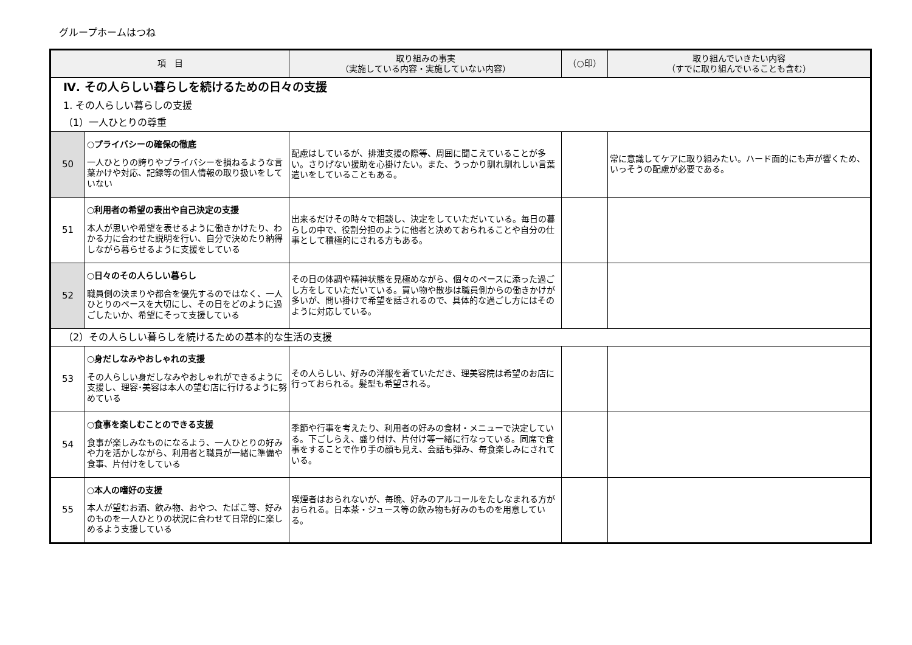グループホームはつね
| 項 目 | | 取り組みの事実 （実施している内容・実施していない内容） | （○印） | 取り組んでいきたい内容 （すでに取り組んでいることも含む） |
| --- | --- | --- | --- | --- |
| Ⅳ. その人らしい暮らしを続けるための日々の支援 | | | | |
| 1. その人らしい暮らしの支援 | | | | |
| （1）一人ひとりの尊重 | | | | |
| 50 | ○プライバシーの確保の徹底 一人ひとりの誇りやプライバシーを損ねるような言葉かけや対応、記録等の個人情報の取り扱いをしていない | 配慮はしているが、排泄支援の際等、周囲に聞こえていることが多い。さりげない援助を心掛けたい。また、うっかり馴れ馴れしい言葉遣いをしていることもある。 | | 常に意識してケアに取り組みたい。ハード面的にも声が響くため、いっそうの配慮が必要である。 |
| 51 | ○利用者の希望の表出や自己決定の支援 本人が思いや希望を表せるように働きかけたり、わかる力に合わせた説明を行い、自分で決めたり納得しながら暮らせるように支援をしている | 出来るだけその時々で相談し、決定をしていただいている。毎日の暮らしの中で、役割分担のように他者と決めておられることや自分の仕事として積極的にされる方もある。 | | |
| 52 | ○日々のその人らしい暮らし 職員側の決まりや都合を優先するのではなく、一人ひとりのペースを大切にし、その日をどのように過ごしたいか、希望にそって支援している | その日の体調や精神状態を見極めながら、個々のペースに添った過ごし方をしていただいている。買い物や散歩は職員側からの働きかけが多いが、問い掛けで希望を話されるので、具体的な過ごし方にはそのように対応している。 | | |
| （2）その人らしい暮らしを続けるための基本的な生活の支援 | | | | |
| 53 | ○身だしなみやおしゃれの支援 その人らしい身だしなみやおしゃれができるように支援し、理容･美容は本人の望む店に行けるように努めている | その人らしい、好みの洋服を着ていただき、理美容院は希望のお店に行っておられる。髪型も希望される。 | | |
| 54 | ○食事を楽しむことのできる支援 食事が楽しみなものになるよう、一人ひとりの好みや力を活かしながら、利用者と職員が一緒に準備や食事、片付けをしている | 季節や行事を考えたり、利用者の好みの食材・メニューで決定している。下ごしらえ、盛り付け、片付け等一緒に行なっている。同席で食事をすることで作り手の顔も見え、会話も弾み、毎食楽しみにされている。 | | |
| 55 | ○本人の嗜好の支援 本人が望むお酒、飲み物、おやつ、たばこ等、好みのものを一人ひとりの状況に合わせて日常的に楽しめるよう支援している | 喫煙者はおられないが、毎晩、好みのアルコールをたしなまれる方がおられる。日本茶・ジュース等の飲み物も好みのものを用意している。 | | |